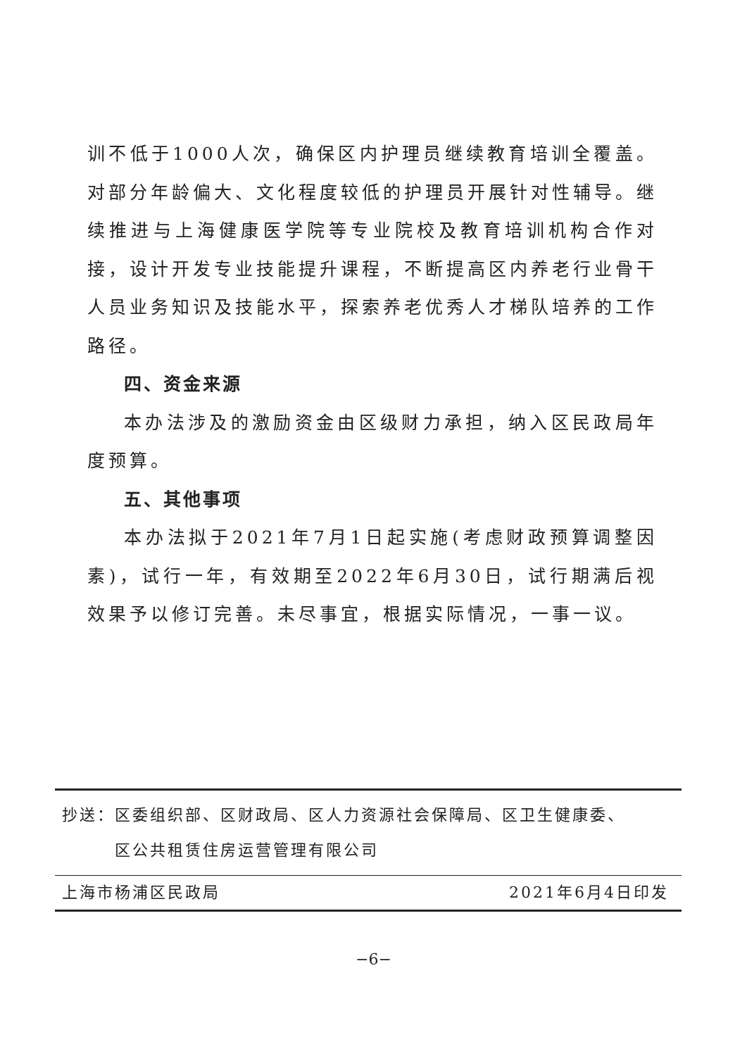训不低于1000人次，确保区内护理员继续教育培训全覆盖。对部分年龄偏大、文化程度较低的护理员开展针对性辅导。继续推进与上海健康医学院等专业院校及教育培训机构合作对接，设计开发专业技能提升课程，不断提高区内养老行业骨干人员业务知识及技能水平，探索养老优秀人才梯队培养的工作路径。
四、资金来源
本办法涉及的激励资金由区级财力承担，纳入区民政局年度预算。
五、其他事项
本办法拟于2021年7月1日起实施(考虑财政预算调整因素)，试行一年，有效期至2022年6月30日，试行期满后视效果予以修订完善。未尽事宜，根据实际情况，一事一议。
抄送：区委组织部、区财政局、区人力资源社会保障局、区卫生健康委、
   区公共租赁住房运营管理有限公司
上海市杨浦区民政局 2021年6月4日印发
−6−